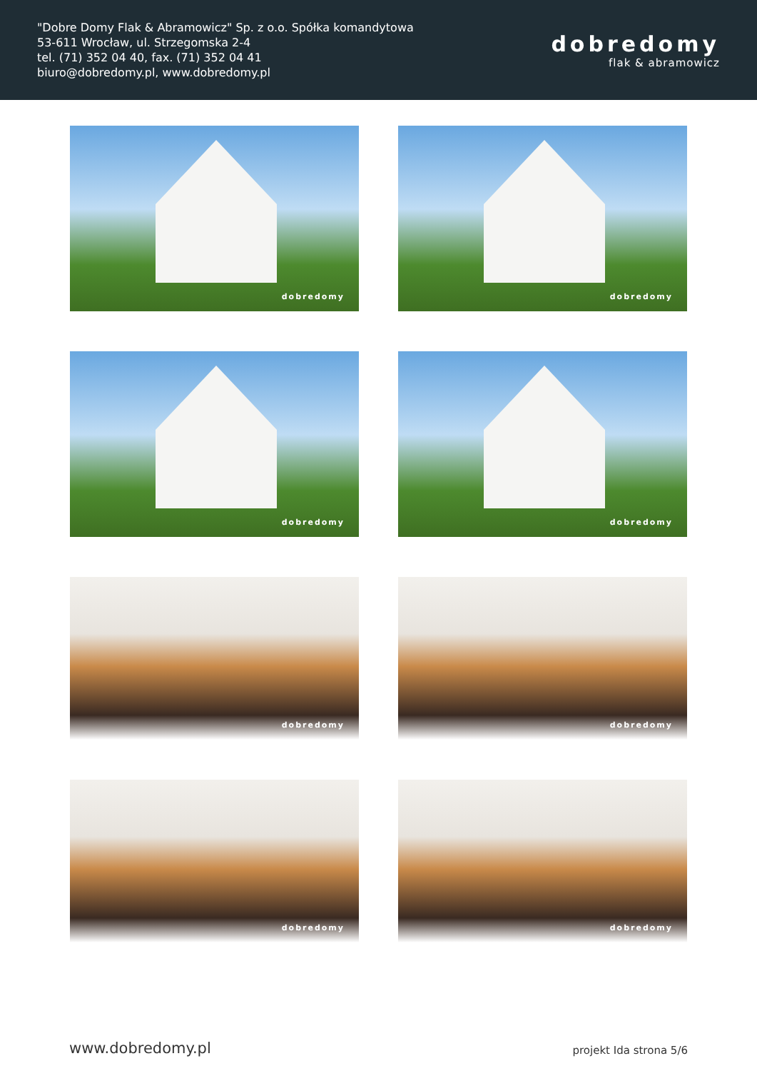"Dobre Domy Flak & Abramowicz" Sp. z o.o. Spółka komandytowa
53-611 Wrocław, ul. Strzegomska 2-4
tel. (71) 352 04 40, fax. (71) 352 04 41
biuro@dobredomy.pl, www.dobredomy.pl
dobredomy
flak & abramowicz
dobredomy
dobredomy
dobredomy
dobredomy
dobredomy
dobredomy
dobredomy
dobredomy
www.dobredomy.pl
projekt Ida strona 5/6